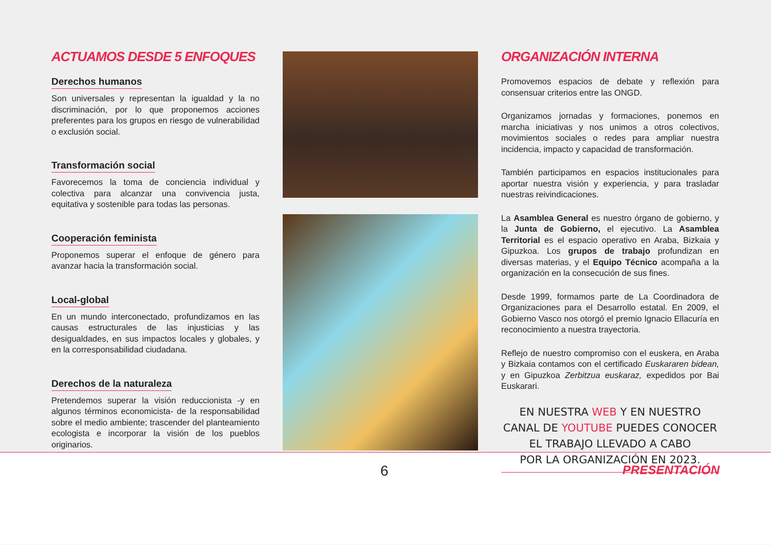ACTUAMOS DESDE 5 ENFOQUES
Derechos humanos
Son universales y representan la igualdad y la no discriminación, por lo que proponemos acciones preferentes para los grupos en riesgo de vulnerabilidad o exclusión social.
Transformación social
Favorecemos la toma de conciencia individual y colectiva para alcanzar una convivencia justa, equitativa y sostenible para todas las personas.
Cooperación feminista
Proponemos superar el enfoque de género para avanzar hacia la transformación social.
Local-global
En un mundo interconectado, profundizamos en las causas estructurales de las injusticias y las desigualdades, en sus impactos locales y globales, y en la corresponsabilidad ciudadana.
Derechos de la naturaleza
Pretendemos superar la visión reduccionista -y en algunos términos economicista- de la responsabilidad sobre el medio ambiente; trascender del planteamiento ecologista e incorporar la visión de los pueblos originarios.
ORGANIZACIÓN INTERNA
Promovemos espacios de debate y reflexión para consensuar criterios entre las ONGD.
Organizamos jornadas y formaciones, ponemos en marcha iniciativas y nos unimos a otros colectivos, movimientos sociales o redes para ampliar nuestra incidencia, impacto y capacidad de transformación.
También participamos en espacios institucionales para aportar nuestra visión y experiencia, y para trasladar nuestras reivindicaciones.
La Asamblea General es nuestro órgano de gobierno, y la Junta de Gobierno, el ejecutivo. La Asamblea Territorial es el espacio operativo en Araba, Bizkaia y Gipuzkoa. Los grupos de trabajo profundizan en diversas materias, y el Equipo Técnico acompaña a la organización en la consecución de sus fines.
Desde 1999, formamos parte de La Coordinadora de Organizaciones para el Desarrollo estatal. En 2009, el Gobierno Vasco nos otorgó el premio Ignacio Ellacuría en reconocimiento a nuestra trayectoria.
Reflejo de nuestro compromiso con el euskera, en Araba y Bizkaia contamos con el certificado Euskararen bidean, y en Gipuzkoa Zerbitzua euskaraz, expedidos por Bai Euskarari.
EN NUESTRA WEB Y EN NUESTRO
CANAL DE YOUTUBE PUEDES CONOCER
EL TRABAJO LLEVADO A CABO
POR LA ORGANIZACIÓN EN 2023.
6
PRESENTACIÓN